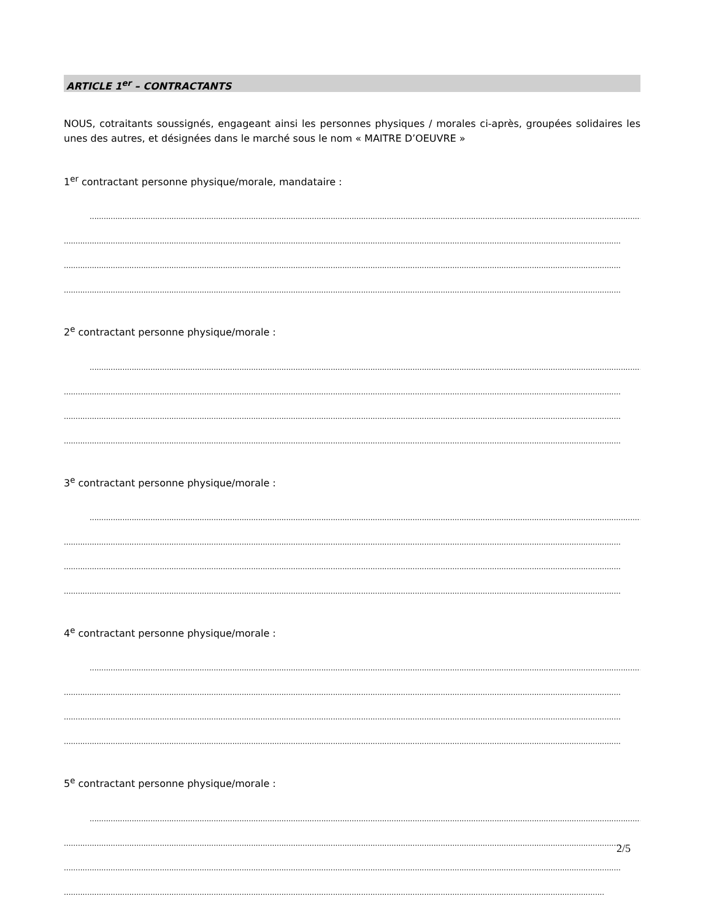ARTICLE 1<sup>er</sup> – CONTRACTANTS
NOUS, cotraitants soussignés, engageant ainsi les personnes physiques / morales ci-après, groupées solidaires les unes des autres, et désignées dans le marché sous le nom « MAITRE D’OEUVRE »
1<sup>er</sup> contractant personne physique/morale, mandataire :
..............................................................................................................................................................................................................................................
..............................................................................................................................................................................................................................................
..............................................................................................................................................................................................................................................
..............................................................................................................................................................................................................................................
2<sup>e</sup> contractant personne physique/morale :
..............................................................................................................................................................................................................................................
..............................................................................................................................................................................................................................................
..............................................................................................................................................................................................................................................
..............................................................................................................................................................................................................................................
3<sup>e</sup> contractant personne physique/morale :
..............................................................................................................................................................................................................................................
..............................................................................................................................................................................................................................................
..............................................................................................................................................................................................................................................
..............................................................................................................................................................................................................................................
4<sup>e</sup> contractant personne physique/morale :
..............................................................................................................................................................................................................................................
..............................................................................................................................................................................................................................................
..............................................................................................................................................................................................................................................
..............................................................................................................................................................................................................................................
5<sup>e</sup> contractant personne physique/morale :
..............................................................................................................................................................................................................................................
..............................................................................................................................................................................................................................................
..............................................................................................................................................................................................................................................
..............................................................................................................................................................................................................................................
2/5